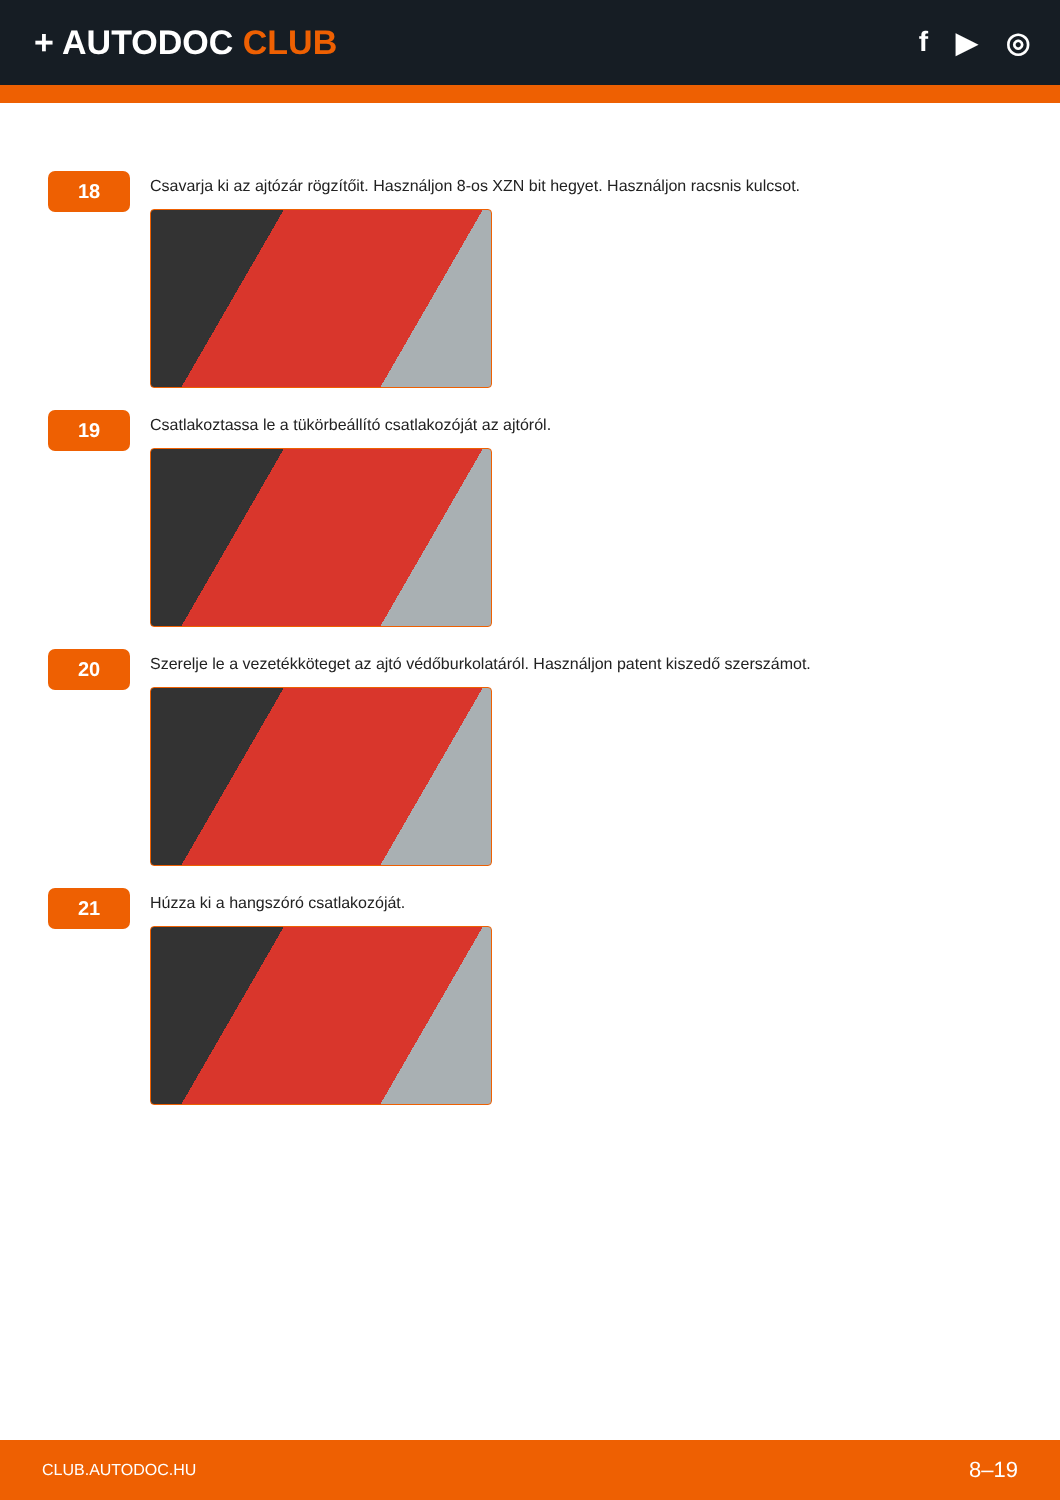+ AUTODOC CLUB
f ▶ ◎
18
Csavarja ki az ajtózár rögzítőit. Használjon 8-os XZN bit hegyet. Használjon racsnis kulcsot.
19
Csatlakoztassa le a tükörbeállító csatlakozóját az ajtóról.
20
Szerelje le a vezetékköteget az ajtó védőburkolatáról. Használjon patent kiszedő szerszámot.
21
Húzza ki a hangszóró csatlakozóját.
CLUB.AUTODOC.HU 8–19